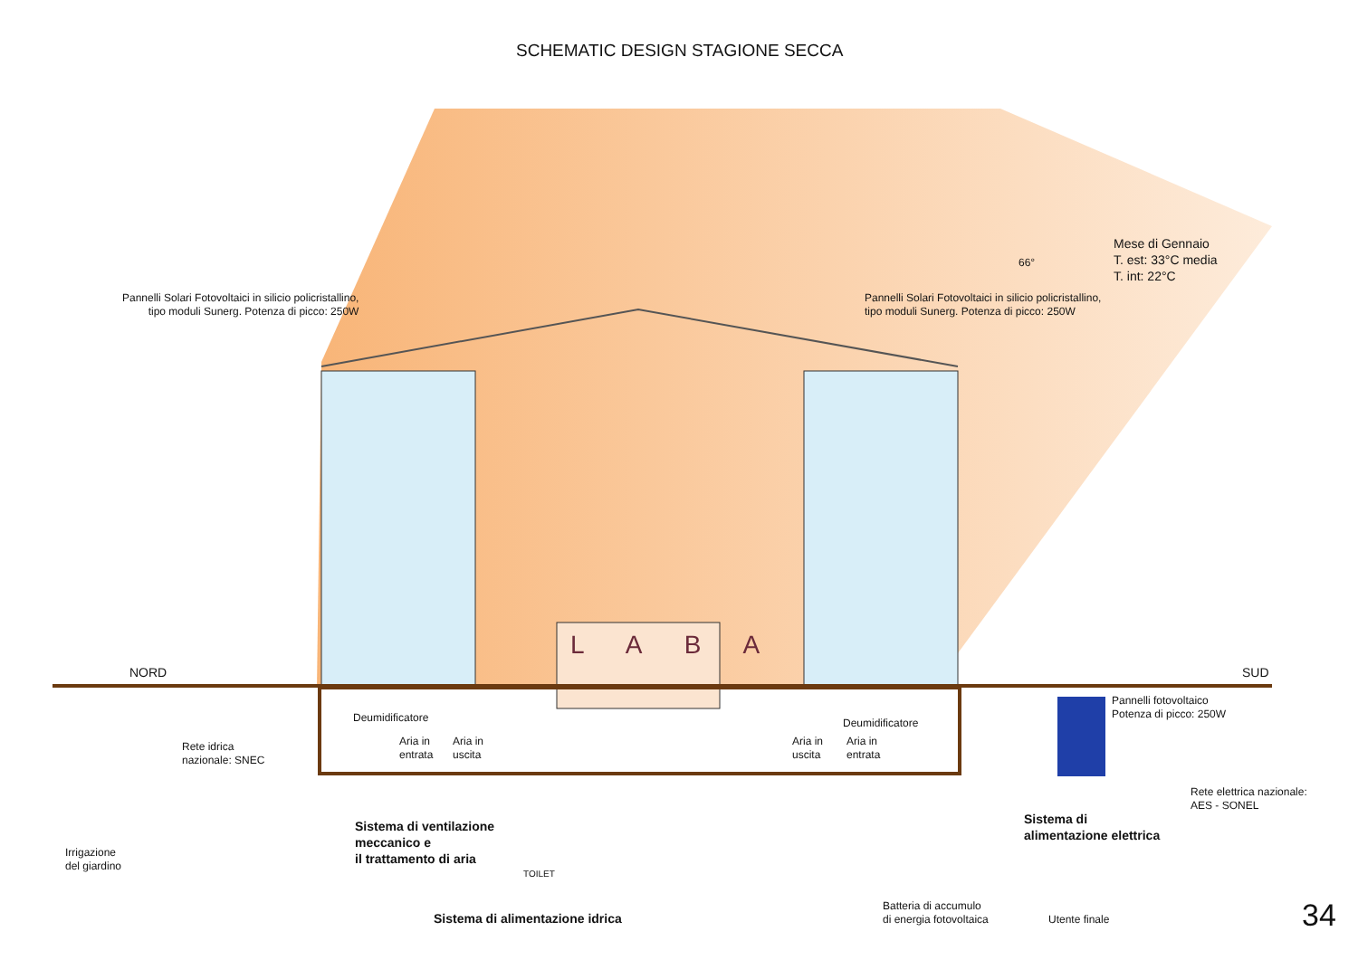SCHEMATIC DESIGN STAGIONE SECCA
66°
Mese di Gennaio
T. est: 33°C media
T. int: 22°C
Pannelli Solari Fotovoltaici in silicio policristallino,
tipo moduli Sunerg. Potenza di picco: 250W
Pannelli Solari Fotovoltaici in silicio policristallino,
tipo moduli Sunerg. Potenza di picco: 250W
L A B A
NORD SUD
Deumidificatore
Aria in
entrata
Aria in
uscita
Deumidificatore
Aria in
uscita
Aria in
entrata
Pannelli fotovoltaico
Potenza di picco: 250W
Rete idrica
nazionale: SNEC
Rete elettrica nazionale:
AES - SONEL
Sistema di ventilazione
meccanico e
il trattamento di aria
Sistema di
alimentazione elettrica
Irrigazione
del giardino
TOILET
Batteria di accumulo
di energia fotovoltaica
Utente finale
Sistema di alimentazione idrica
34